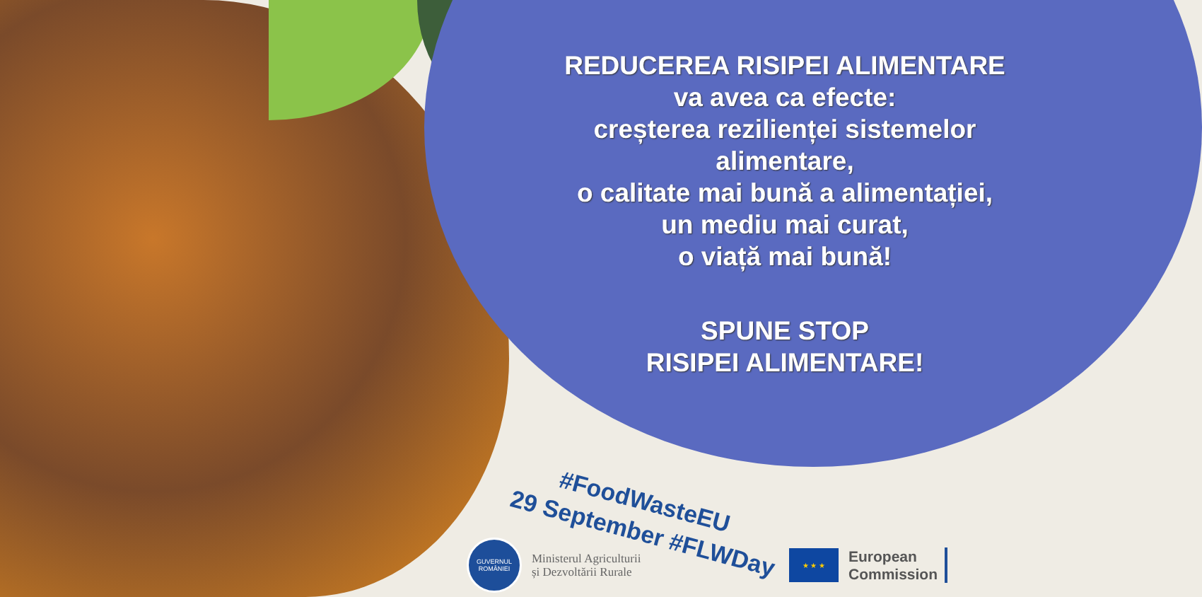REDUCEREA RISIPEI ALIMENTARE
va avea ca efecte:
creșterea rezilienței sistemelor alimentare,
o calitate mai bună a alimentației,
un mediu mai curat,
o viață mai bună!
SPUNE STOP
RISIPEI ALIMENTARE!
#FoodWasteEU
29 September #FLWDay
GUVERNUL ROMÂNIEI
Ministerul Agriculturii
și Dezvoltării Rurale
★ ★ ★
European
Commission